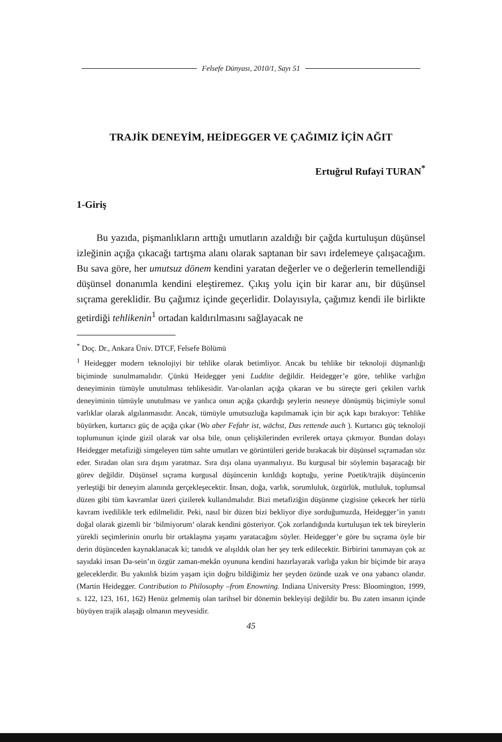Felsefe Dünyası, 2010/1, Sayı 51
TRAJİK DENEYİM, HEİDEGGER VE ÇAĞIMIZ İÇİN AĞIT
Ertuğrul Rufayi TURAN<sup>*</sup>
1-Giriş
Bu yazıda, pişmanlıkların arttığı umutların azaldığı bir çağda kurtuluşun düşünsel izleğinin açığa çıkacağı tartışma alanı olarak saptanan bir savı irdelemeye çalışacağım. Bu sava göre, her umutsuz dönem kendini yaratan değerler ve o değerlerin temellendiği düşünsel donanımla kendini eleştiremez. Çıkış yolu için bir karar anı, bir düşünsel sıçrama gereklidir. Bu çağımız içinde geçerlidir. Dolayısıyla, çağımız kendi ile birlikte getirdiği tehlikenin<sup>1</sup> ortadan kaldırılmasını sağlayacak ne
<sup>*</sup> Doç. Dr., Ankara Üniv. DTCF, Felsefe Bölümü
<sup>1</sup> Heidegger modern teknolojiyi bir tehlike olarak betimliyor. Ancak bu tehlike bir teknoloji düşmanlığı biçiminde sunulmamalıdır. Çünkü Heidegger yeni Luddite değildir. Heidegger’e göre, tehlike varlığın deneyiminin tümüyle unutulması tehlikesidir. Var-olanları açığa çıkaran ve bu süreçte geri çekilen varlık deneyiminin tümüyle unutulması ve yanlıca onun açığa çıkardığı şeylerin nesneye dönüşmüş biçimiyle sonul varlıklar olarak algılanmasıdır. Ancak, tümüyle umutsuzluğa kapılmamak için bir açık kapı bırakıyor: Tehlike büyürken, kurtarıcı güç de açığa çıkar (Wo aber Fefahr ist, wächst, Das rettende auch ). Kurtarıcı güç teknoloji toplumunun içinde gizil olarak var olsa bile, onun çelişkilerinden evrilerek ortaya çıkmıyor. Bundan dolayı Heidegger metafiziği simgeleyen tüm sahte umutları ve görüntüleri geride bırakacak bir düşünsel sıçramadan söz eder. Sıradan olan sıra dışını yaratmaz. Sıra dışı olana uyanmalıyız. Bu kurgusal bir söylemin başaracağı bir görev değildir. Düşünsel sıçrama kurgusal düşüncenin kırıldığı koptuğu, yerine Poetik/trajik düşüncenin yerleştiği bir deneyim alanında gerçekleşecektir. İnsan, doğa, varlık, sorumluluk, özgürlük, mutluluk, toplumsal düzen gibi tüm kavramlar üzeri çizilerek kullanılmalıdır. Bizi metafiziğin düşünme çizgisine çekecek her türlü kavram ivedilikle terk edilmelidir. Peki, nasıl bir düzen bizi bekliyor diye sorduğumuzda, Heidegger’in yanıtı doğal olarak gizemli bir ‘bilmiyorum’ olarak kendini gösteriyor. Çok zorlandığında kurtuluşun tek tek bireylerin yürekli seçimlerinin onurlu bir ortaklaşma yaşamı yaratacağını söyler. Heidegger’e göre bu sıçrama öyle bir derin düşünceden kaynaklanacak ki; tanıdık ve alışıldık olan her şey terk edilecektir. Birbirini tanımayan çok az sayıdaki insan Da-sein’ın özgür zaman-mekân oyununa kendini hazırlayarak varlığa yakın bir biçimde bir araya geleceklerdir. Bu yakınlık bizim yaşam için doğru bildiğimiz her şeyden özünde uzak ve ona yabancı olandır. (Martin Heidegger. Contribution to Philosophy –from Enowning. Indiana University Press: Bloomington, 1999, s. 122, 123, 161, 162) Henüz gelmemiş olan tarihsel bir dönemin bekleyişi değildir bu. Bu zaten insanın içinde büyüyen trajik alaşağı olmanın meyvesidir.
45